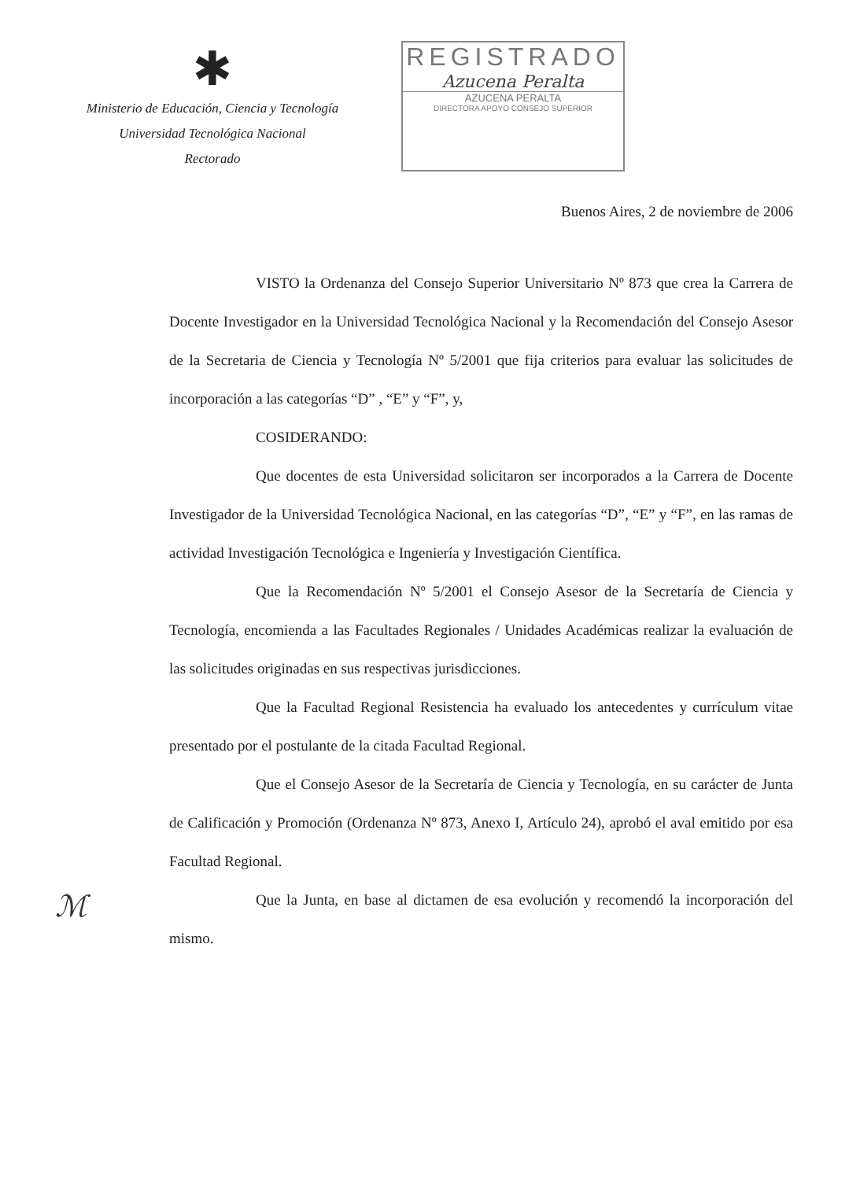✱
Ministerio de Educación, Ciencia y Tecnología
Universidad Tecnológica Nacional
Rectorado
REGISTRADO
Azucena Peralta
AZUCENA PERALTA
DIRECTORA APOYO CONSEJO SUPERIOR
Buenos Aires, 2 de noviembre de 2006
VISTO la Ordenanza del Consejo Superior Universitario Nº 873 que crea la Carrera de Docente Investigador en la Universidad Tecnológica Nacional y la Recomendación del Consejo Asesor de la Secretaria de Ciencia y Tecnología Nº 5/2001 que fija criterios para evaluar las solicitudes de incorporación a las categorías “D” , “E” y “F”, y,
COSIDERANDO:
Que docentes de esta Universidad solicitaron ser incorporados a la Carrera de Docente Investigador de la Universidad Tecnológica Nacional, en las categorías “D”, “E” y “F”, en las ramas de actividad Investigación Tecnológica e Ingeniería y Investigación Científica.
Que la Recomendación Nº 5/2001 el Consejo Asesor de la Secretaría de Ciencia y Tecnología, encomienda a las Facultades Regionales / Unidades Académicas realizar la evaluación de las solicitudes originadas en sus respectivas jurisdicciones.
Que la Facultad Regional Resistencia ha evaluado los antecedentes y currículum vitae presentado por el postulante de la citada Facultad Regional.
Que el Consejo Asesor de la Secretaría de Ciencia y Tecnología, en su carácter de Junta de Calificación y Promoción (Ordenanza Nº 873, Anexo I, Artículo 24), aprobó el aval emitido por esa Facultad Regional.
Que la Junta, en base al dictamen de esa evolución y recomendó la incorporación del mismo.
ℳ